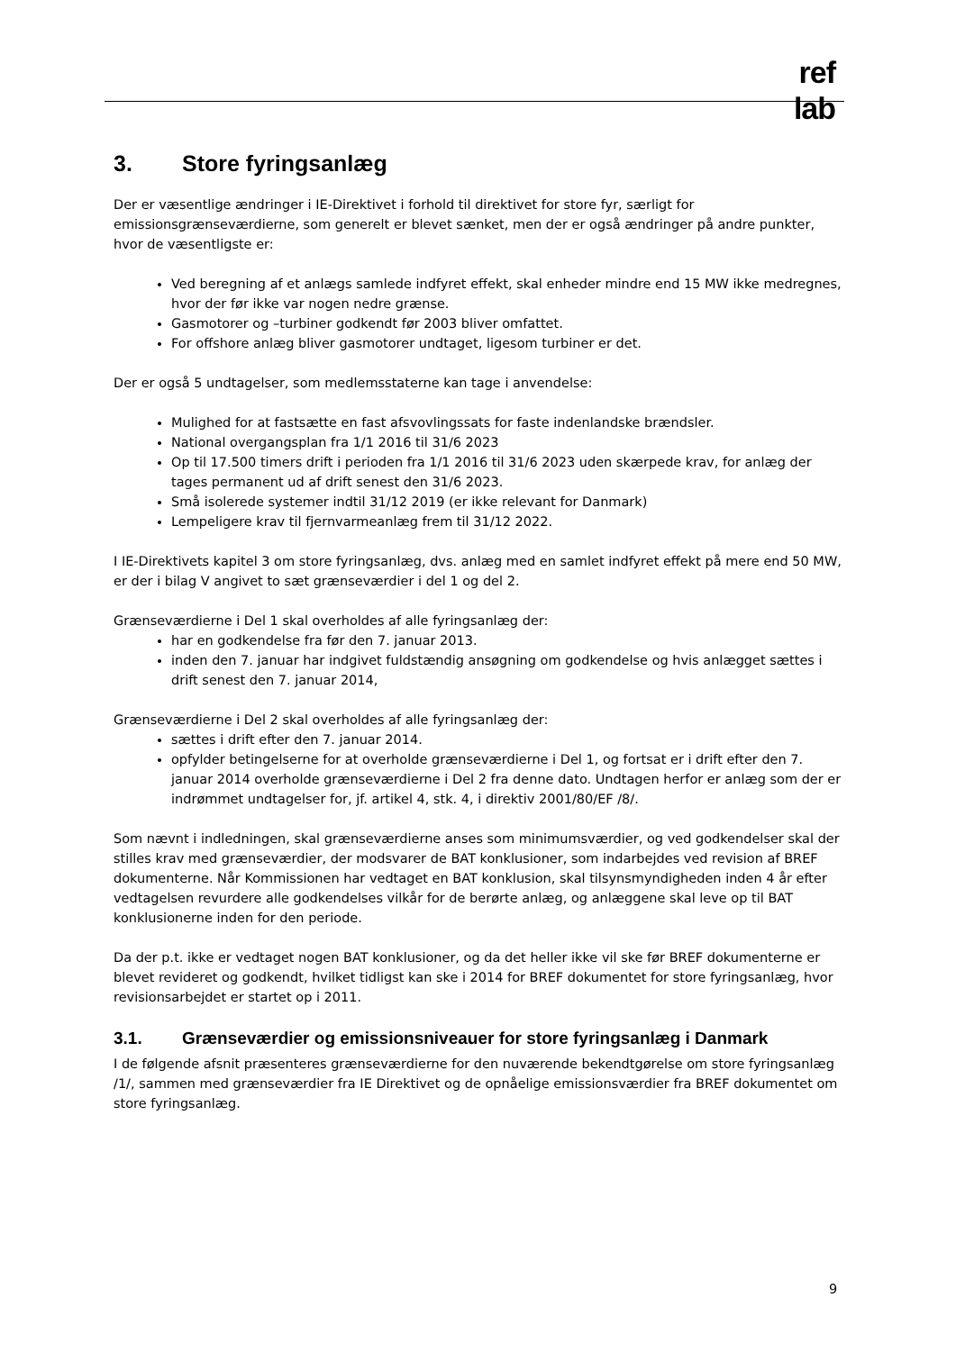ref
lab
3. Store fyringsanlæg
Der er væsentlige ændringer i IE-Direktivet i forhold til direktivet for store fyr, særligt for emissionsgrænseværdierne, som generelt er blevet sænket, men der er også ændringer på andre punkter, hvor de væsentligste er:
Ved beregning af et anlægs samlede indfyret effekt, skal enheder mindre end 15 MW ikke medregnes, hvor der før ikke var nogen nedre grænse.
Gasmotorer og –turbiner godkendt før 2003 bliver omfattet.
For offshore anlæg bliver gasmotorer undtaget, ligesom turbiner er det.
Der er også 5 undtagelser, som medlemsstaterne kan tage i anvendelse:
Mulighed for at fastsætte en fast afsvovlingssats for faste indenlandske brændsler.
National overgangsplan fra 1/1 2016 til 31/6 2023
Op til 17.500 timers drift i perioden fra 1/1 2016 til 31/6 2023 uden skærpede krav, for anlæg der tages permanent ud af drift senest den 31/6 2023.
Små isolerede systemer indtil 31/12 2019 (er ikke relevant for Danmark)
Lempeligere krav til fjernvarmeanlæg frem til 31/12 2022.
I IE-Direktivets kapitel 3 om store fyringsanlæg, dvs. anlæg med en samlet indfyret effekt på mere end 50 MW, er der i bilag V angivet to sæt grænseværdier i del 1 og del 2.
Grænseværdierne i Del 1 skal overholdes af alle fyringsanlæg der:
har en godkendelse fra før den 7. januar 2013.
inden den 7. januar har indgivet fuldstændig ansøgning om godkendelse og hvis anlægget sættes i drift senest den 7. januar 2014,
Grænseværdierne i Del 2 skal overholdes af alle fyringsanlæg der:
sættes i drift efter den 7. januar 2014.
opfylder betingelserne for at overholde grænseværdierne i Del 1, og fortsat er i drift efter den 7. januar 2014 overholde grænseværdierne i Del 2 fra denne dato. Undtagen herfor er anlæg som der er indrømmet undtagelser for, jf. artikel 4, stk. 4, i direktiv 2001/80/EF /8/.
Som nævnt i indledningen, skal grænseværdierne anses som minimumsværdier, og ved godkendelser skal der stilles krav med grænseværdier, der modsvarer de BAT konklusioner, som indarbejdes ved revision af BREF dokumenterne. Når Kommissionen har vedtaget en BAT konklusion, skal tilsynsmyndigheden inden 4 år efter vedtagelsen revurdere alle godkendelses vilkår for de berørte anlæg, og anlæggene skal leve op til BAT konklusionerne inden for den periode.
Da der p.t. ikke er vedtaget nogen BAT konklusioner, og da det heller ikke vil ske før BREF dokumenterne er blevet revideret og godkendt, hvilket tidligst kan ske i 2014 for BREF dokumentet for store fyringsanlæg, hvor revisionsarbejdet er startet op i 2011.
3.1. Grænseværdier og emissionsniveauer for store fyringsanlæg i Danmark
I de følgende afsnit præsenteres grænseværdierne for den nuværende bekendtgørelse om store fyringsanlæg /1/, sammen med grænseværdier fra IE Direktivet og de opnåelige emissionsværdier fra BREF dokumentet om store fyringsanlæg.
9